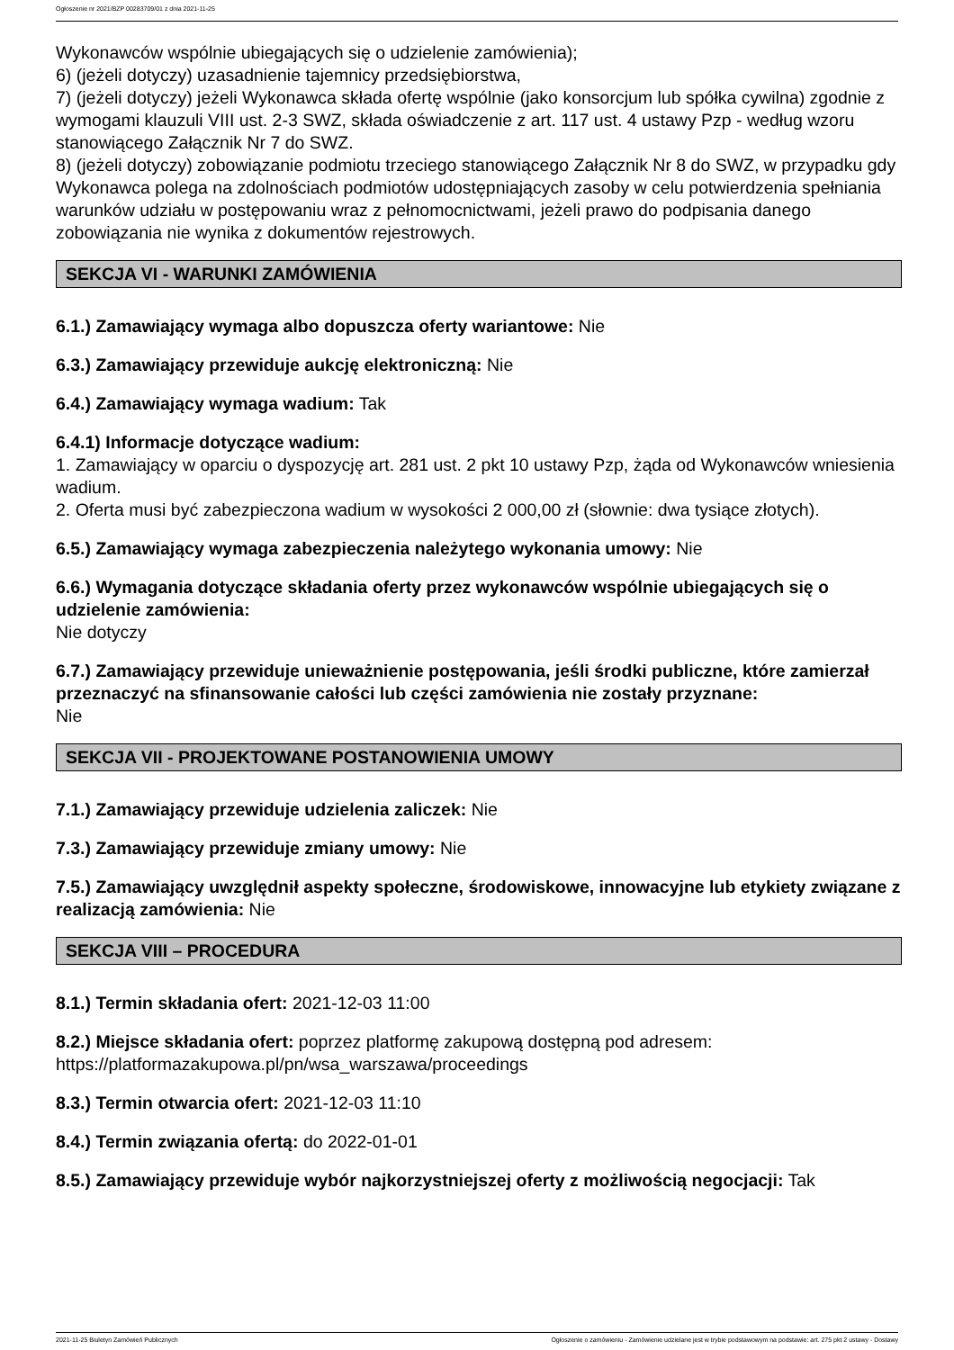Ogłoszenie nr 2021/BZP 00283709/01 z dnia 2021-11-25
Wykonawców wspólnie ubiegających się o udzielenie zamówienia);
6) (jeżeli dotyczy) uzasadnienie tajemnicy przedsiębiorstwa,
7) (jeżeli dotyczy) jeżeli Wykonawca składa ofertę wspólnie (jako konsorcjum lub spółka cywilna) zgodnie z wymogami klauzuli VIII ust. 2-3 SWZ, składa oświadczenie z art. 117 ust. 4 ustawy Pzp - według wzoru stanowiącego Załącznik Nr 7 do SWZ.
8) (jeżeli dotyczy) zobowiązanie podmiotu trzeciego stanowiącego Załącznik Nr 8 do SWZ, w przypadku gdy Wykonawca polega na zdolnościach podmiotów udostępniających zasoby w celu potwierdzenia spełniania warunków udziału w postępowaniu wraz z pełnomocnictwami, jeżeli prawo do podpisania danego zobowiązania nie wynika z dokumentów rejestrowych.
SEKCJA VI - WARUNKI ZAMÓWIENIA
6.1.) Zamawiający wymaga albo dopuszcza oferty wariantowe: Nie
6.3.) Zamawiający przewiduje aukcję elektroniczną: Nie
6.4.) Zamawiający wymaga wadium: Tak
6.4.1) Informacje dotyczące wadium:
1. Zamawiający w oparciu o dyspozycję art. 281 ust. 2 pkt 10 ustawy Pzp, żąda od Wykonawców wniesienia wadium.
2. Oferta musi być zabezpieczona wadium w wysokości 2 000,00 zł (słownie: dwa tysiące złotych).
6.5.) Zamawiający wymaga zabezpieczenia należytego wykonania umowy: Nie
6.6.) Wymagania dotyczące składania oferty przez wykonawców wspólnie ubiegających się o udzielenie zamówienia:
Nie dotyczy
6.7.) Zamawiający przewiduje unieważnienie postępowania, jeśli środki publiczne, które zamierzał przeznaczyć na sfinansowanie całości lub części zamówienia nie zostały przyznane:
Nie
SEKCJA VII - PROJEKTOWANE POSTANOWIENIA UMOWY
7.1.) Zamawiający przewiduje udzielenia zaliczek: Nie
7.3.) Zamawiający przewiduje zmiany umowy: Nie
7.5.) Zamawiający uwzględnił aspekty społeczne, środowiskowe, innowacyjne lub etykiety związane z realizacją zamówienia: Nie
SEKCJA VIII – PROCEDURA
8.1.) Termin składania ofert: 2021-12-03 11:00
8.2.) Miejsce składania ofert: poprzez platformę zakupową dostępną pod adresem: https://platformazakupowa.pl/pn/wsa_warszawa/proceedings
8.3.) Termin otwarcia ofert: 2021-12-03 11:10
8.4.) Termin związania ofertą: do 2022-01-01
8.5.) Zamawiający przewiduje wybór najkorzystniejszej oferty z możliwością negocjacji: Tak
2021-11-25 Biuletyn Zamówień Publicznych Ogłoszenie o zamówieniu - Zamówienie udzielane jest w trybie podstawowym na podstawie: art. 275 pkt 2 ustawy - Dostawy